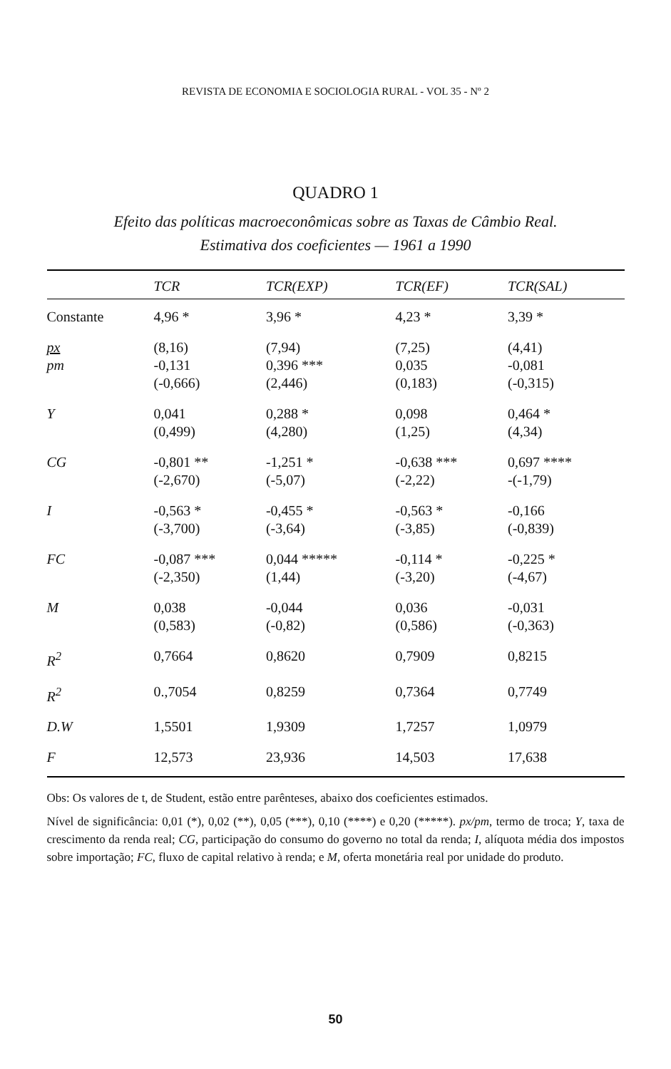REVISTA DE ECONOMIA E SOCIOLOGIA RURAL - VOL 35 - Nº 2
QUADRO 1
Efeito das políticas macroeconômicas sobre as Taxas de Câmbio Real.
Estimativa dos coeficientes — 1961 a 1990
| | TCR | TCR(EXP) | TCR(EF) | TCR(SAL) |
| --- | --- | --- | --- | --- |
| Constante | 4,96 * | 3,96 * | 4,23 * | 3,39 * |
| px pm | (8,16) -0,131 (-0,666) | (7,94) 0,396 *** (2,446) | (7,25) 0,035 (0,183) | (4,41) -0,081 (-0,315) |
| Y | 0,041 (0,499) | 0,288 * (4,280) | 0,098 (1,25) | 0,464 * (4,34) |
| CG | -0,801 ** (-2,670) | -1,251 * (-5,07) | -0,638 *** (-2,22) | 0,697 **** -(-1,79) |
| I | -0,563 * (-3,700) | -0,455 * (-3,64) | -0,563 * (-3,85) | -0,166 (-0,839) |
| FC | -0,087 *** (-2,350) | 0,044 ***** (1,44) | -0,114 * (-3,20) | -0,225 * (-4,67) |
| M | 0,038 (0,583) | -0,044 (-0,82) | 0,036 (0,586) | -0,031 (-0,363) |
| R<sup>2</sup> | 0,7664 | 0,8620 | 0,7909 | 0,8215 |
| R<sup>2</sup> | 0.,7054 | 0,8259 | 0,7364 | 0,7749 |
| D.W | 1,5501 | 1,9309 | 1,7257 | 1,0979 |
| F | 12,573 | 23,936 | 14,503 | 17,638 |
Obs: Os valores de t, de Student, estão entre parênteses, abaixo dos coeficientes estimados.
Nível de significância: 0,01 (*), 0,02 (**), 0,05 (***), 0,10 (****) e 0,20 (*****). px/pm, termo de troca; Y, taxa de crescimento da renda real; CG, participação do consumo do governo no total da renda; I, alíquota média dos impostos sobre importação; FC, fluxo de capital relativo à renda; e M, oferta monetária real por unidade do produto.
50